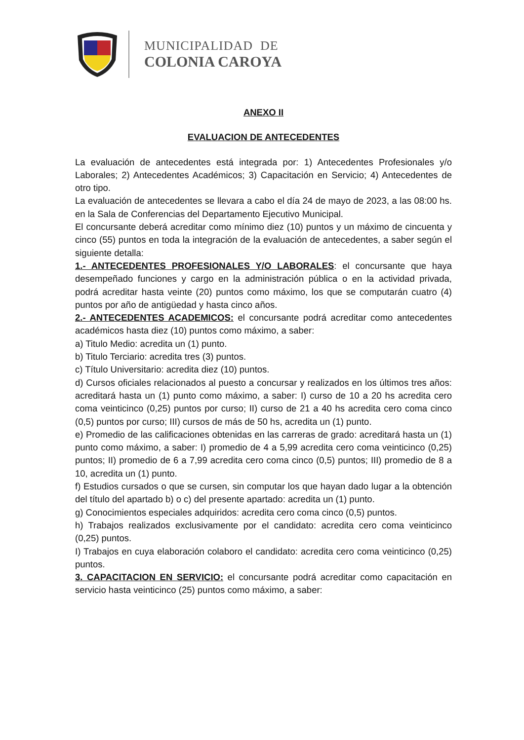MUNICIPALIDAD DE
COLONIA CAROYA
ANEXO II
EVALUACION DE ANTECEDENTES
La evaluación de antecedentes está integrada por: 1) Antecedentes Profesionales y/o Laborales; 2) Antecedentes Académicos; 3) Capacitación en Servicio; 4) Antecedentes de otro tipo.
La evaluación de antecedentes se llevara a cabo el día 24 de mayo de 2023, a las 08:00 hs. en la Sala de Conferencias del Departamento Ejecutivo Municipal.
El concursante deberá acreditar como mínimo diez (10) puntos y un máximo de cincuenta y cinco (55) puntos en toda la integración de la evaluación de antecedentes, a saber según el siguiente detalla:
1.- ANTECEDENTES PROFESIONALES Y/O LABORALES: el concursante que haya desempeñado funciones y cargo en la administración pública o en la actividad privada, podrá acreditar hasta veinte (20) puntos como máximo, los que se computarán cuatro (4) puntos por año de antigüedad y hasta cinco años.
2.- ANTECEDENTES ACADEMICOS: el concursante podrá acreditar como antecedentes académicos hasta diez (10) puntos como máximo, a saber:
a) Titulo Medio: acredita un (1) punto.
b) Titulo Terciario: acredita tres (3) puntos.
c) Título Universitario: acredita diez (10) puntos.
d) Cursos oficiales relacionados al puesto a concursar y realizados en los últimos tres años: acreditará hasta un (1) punto como máximo, a saber: I) curso de 10 a 20 hs acredita cero coma veinticinco (0,25) puntos por curso; II) curso de 21 a 40 hs acredita cero coma cinco (0,5) puntos por curso; III) cursos de más de 50 hs, acredita un (1) punto.
e) Promedio de las calificaciones obtenidas en las carreras de grado: acreditará hasta un (1) punto como máximo, a saber: I) promedio de 4 a 5,99 acredita cero coma veinticinco (0,25) puntos; II) promedio de 6 a 7,99 acredita cero coma cinco (0,5) puntos; III) promedio de 8 a 10, acredita un (1) punto.
f) Estudios cursados o que se cursen, sin computar los que hayan dado lugar a la obtención del título del apartado b) o c) del presente apartado: acredita un (1) punto.
g) Conocimientos especiales adquiridos: acredita cero coma cinco (0,5) puntos.
h) Trabajos realizados exclusivamente por el candidato: acredita cero coma veinticinco (0,25) puntos.
I) Trabajos en cuya elaboración colaboro el candidato: acredita cero coma veinticinco (0,25) puntos.
3. CAPACITACION EN SERVICIO: el concursante podrá acreditar como capacitación en servicio hasta veinticinco (25) puntos como máximo, a saber: